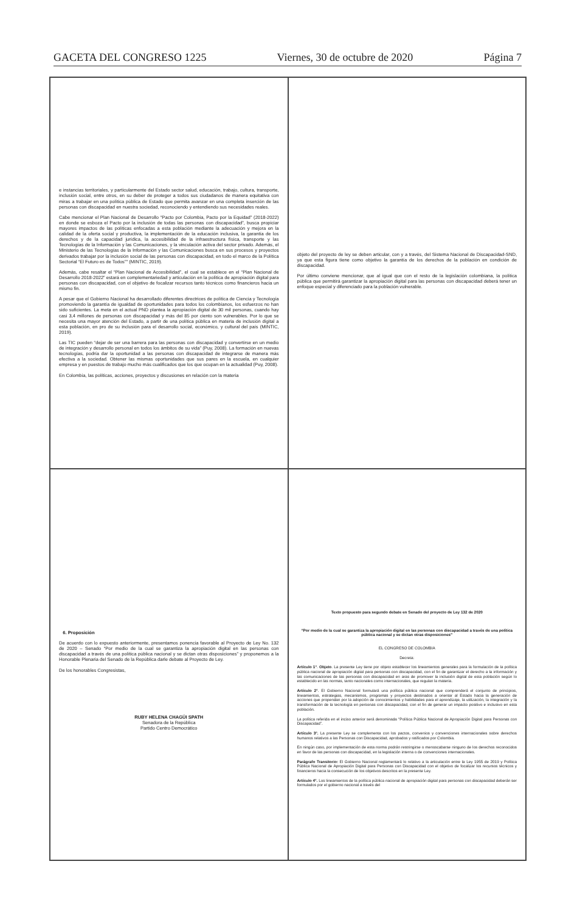GACETA DEL CONGRESO 1225 Viernes, 30 de octubre de 2020 Página 7
e instancias territoriales, y particularmente del Estado sector salud, educación, trabajo, cultura, transporte, inclusión social, entre otros, en su deber de proteger a todos sus ciudadanos de manera equitativa con miras a trabajar en una política pública de Estado que permita avanzar en una completa inserción de las personas con discapacidad en nuestra sociedad, reconociendo y entendiendo sus necesidades reales.
Cabe mencionar el Plan Nacional de Desarrollo “Pacto por Colombia, Pacto por la Equidad” (2018-2022) en donde se esboza el Pacto por la inclusión de todas las personas con discapacidad”, busca propiciar mayores impactos de las políticas enfocadas a esta población mediante la adecuación y mejora en la calidad de la oferta social y productiva, la implementación de la educación inclusiva, la garantía de los derechos y de la capacidad jurídica, la accesibilidad de la infraestructura física, transporte y las Tecnologías de la Información y las Comunicaciones, y la vinculación activa del sector privado. Además, el Ministerio de las Tecnologías de la Información y las Comunicaciones busca en sus procesos y proyectos derivados trabajar por la inclusión social de las personas con discapacidad, en todo el marco de la Política Sectorial “El Futuro es de Todos”" (MINTIC, 2019).
Además, cabe resaltar el “Plan Nacional de Accesibilidad”, el cual se establece en el “Plan Nacional de Desarrollo 2018-2022” estará en complementariedad y articulación en la política de apropiación digital para personas con discapacidad, con el objetivo de focalizar recursos tanto técnicos como financieros hacia un mismo fin.
A pesar que el Gobierno Nacional ha desarrollado diferentes directrices de política de Ciencia y Tecnología promoviendo la garantía de igualdad de oportunidades para todos los colombianos, los esfuerzos no han sido suficientes. La meta en el actual PND plantea la apropiación digital de 30 mil personas, cuando hay casi 3,4 millones de personas con discapacidad y más del 85 por ciento son vulnerables. Por lo que se necesita una mayor atención del Estado, a partir de una política pública en materia de inclusión digital a esta población, en pro de su inclusión para el desarrollo social, económico, y cultural del país (MINTIC, 2019).
Las TIC pueden “dejar de ser una barrera para las personas con discapacidad y convertirse en un medio de integración y desarrollo personal en todos los ámbitos de su vida” (Puy, 2008). La formación en nuevas tecnologías, podría dar la oportunidad a las personas con discapacidad de integrarse de manera más efectiva a la sociedad. Obtener las mismas oportunidades que sus pares en la escuela, en cualquier empresa y en puestos de trabajo mucho más cualificados que los que ocupan en la actualidad (Puy, 2008).
En Colombia, las políticas, acciones, proyectos y discusiones en relación con la materia
objeto del proyecto de ley se deben articular, con y a través, del Sistema Nacional de Discapacidad-SND, ya que esta figura tiene como objetivo la garantía de los derechos de la población en condición de discapacidad.
Por último conviene mencionar, que al igual que con el resto de la legislación colombiana, la política pública que permitirá garantizar la apropiación digital para las personas con discapacidad deberá tener un enfoque especial y diferenciado para la población vulnerable.
6. Proposición
De acuerdo con lo expuesto anteriormente, presentamos ponencia favorable al Proyecto de Ley No. 132 de 2020 – Senado “Por medio de la cual se garantiza la apropiación digital en las personas con discapacidad a través de una política pública nacional y se dictan otras disposiciones” y proponemos a la Honorable Plenaria del Senado de la República darle debate al Proyecto de Ley.
De los honorables Congresistas,
RUBY HELENA CHAGÜI SPATH
Senadora de la República
Partido Centro Democrático
Texto propuesto para segundo debate en Senado del proyecto de Ley 132 de 2020
“Por medio de la cual se garantiza la apropiación digital en las personas con discapacidad a través de una política pública nacional y se dictan otras disposiciones”
EL CONGRESO DE COLOMBIA
Decreta:
Artículo 1°. Objeto. La presente Ley tiene por objeto establecer los lineamientos generales para la formulación de la política pública nacional de apropiación digital para personas con discapacidad, con el fin de garantizar el derecho a la información y las comunicaciones de las personas con discapacidad en aras de promover la inclusión digital de esta población según lo establecido en las normas, tanto nacionales como internacionales, que regulan la materia.
Artículo 2°. El Gobierno Nacional formulará una política pública nacional que comprenderá el conjunto de principios, lineamientos, estrategias, mecanismos, programas y proyectos destinados a orientar al Estado hacia la generación de acciones que propendan por la adopción de conocimientos y habilidades para el aprendizaje, la utilización, la integración y la transformación de la tecnología en personas con discapacidad, con el fin de generar un impacto positivo e inclusivo en esta población.
La política referida en el inciso anterior será denominada “Política Pública Nacional de Apropiación Digital para Personas con Discapacidad”.
Artículo 3°. La presente Ley se complementa con los pactos, convenios y convenciones internacionales sobre derechos humanos relativos a las Personas con Discapacidad, aprobados y ratificados por Colombia.
En ningún caso, por implementación de esta norma podrán restringirse o menoscabarse ninguno de los derechos reconocidos en favor de las personas con discapacidad, en la legislación interna o de convenciones internacionales.
Parágrafo Transitorio: El Gobierno Nacional reglamentará lo relativo a la articulación entre la Ley 1955 de 2019 y Política Pública Nacional de Apropiación Digital para Personas con Discapacidad con el objetivo de focalizar los recursos técnicos y financieros hacia la consecución de los objetivos descritos en la presente Ley.
Artículo 4°. Los lineamientos de la política pública nacional de apropiación digital para personas con discapacidad deberán ser formulados por el gobierno nacional a través del